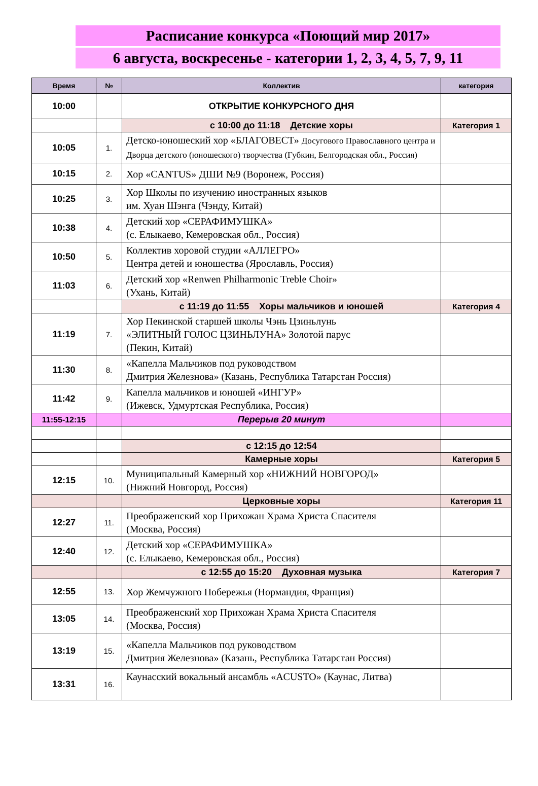Расписание конкурса «Поющий мир 2017»
6 августа, воскресенье - категории 1, 2, 3, 4, 5, 7, 9, 11
| Время | № | Коллектив | категория |
| --- | --- | --- | --- |
| 10:00 | | ОТКРЫТИЕ КОНКУРСНОГО ДНЯ | |
| | | с 10:00 до 11:18 Детские хоры | Категория 1 |
| 10:05 | 1. | Детско-юношеский хор «БЛАГОВЕСТ» Досугового Православного центра и Дворца детского (юношеского) творчества (Губкин, Белгородская обл., Россия) | |
| 10:15 | 2. | Хор «CANTUS» ДШИ №9 (Воронеж, Россия) | |
| 10:25 | 3. | Хор Школы по изучению иностранных языков им. Хуан Шэнга (Чэнду, Китай) | |
| 10:38 | 4. | Детский хор «СЕРАФИМУШКА» (с. Елыкаево, Кемеровская обл., Россия) | |
| 10:50 | 5. | Коллектив хоровой студии «АЛЛЕГРО» Центра детей и юношества (Ярославль, Россия) | |
| 11:03 | 6. | Детский хор «Renwen Philharmonic Treble Choir» (Ухань, Китай) | |
| | | с 11:19 до 11:55 Хоры мальчиков и юношей | Категория 4 |
| 11:19 | 7. | Хор Пекинской старшей школы Чэнь Цзиньлунь «ЭЛИТНЫЙ ГОЛОС ЦЗИНЬЛУНА» Золотой парус (Пекин, Китай) | |
| 11:30 | 8. | «Капелла Мальчиков под руководством Дмитрия Железнова» (Казань, Республика Татарстан Россия) | |
| 11:42 | 9. | Капелла мальчиков и юношей «ИНГУР» (Ижевск, Удмуртская Республика, Россия) | |
| 11:55-12:15 | | Перерыв 20 минут | |
| | | с 12:15 до 12:54 | |
| | | Камерные хоры | Категория 5 |
| 12:15 | 10. | Муниципальный Камерный хор «НИЖНИЙ НОВГОРОД» (Нижний Новгород, Россия) | |
| | | Церковные хоры | Категория 11 |
| 12:27 | 11. | Преображенский хор Прихожан Храма Христа Спасителя (Москва, Россия) | |
| 12:40 | 12. | Детский хор «СЕРАФИМУШКА» (с. Елыкаево, Кемеровская обл., Россия) | |
| | | с 12:55 до 15:20 Духовная музыка | Категория 7 |
| 12:55 | 13. | Хор Жемчужного Побережья (Нормандия, Франция) | |
| 13:05 | 14. | Преображенский хор Прихожан Храма Христа Спасителя (Москва, Россия) | |
| 13:19 | 15. | «Капелла Мальчиков под руководством Дмитрия Железнова» (Казань, Республика Татарстан Россия) | |
| 13:31 | 16. | Каунасский вокальный ансамбль «ACUSTO» (Каунас, Литва) | |